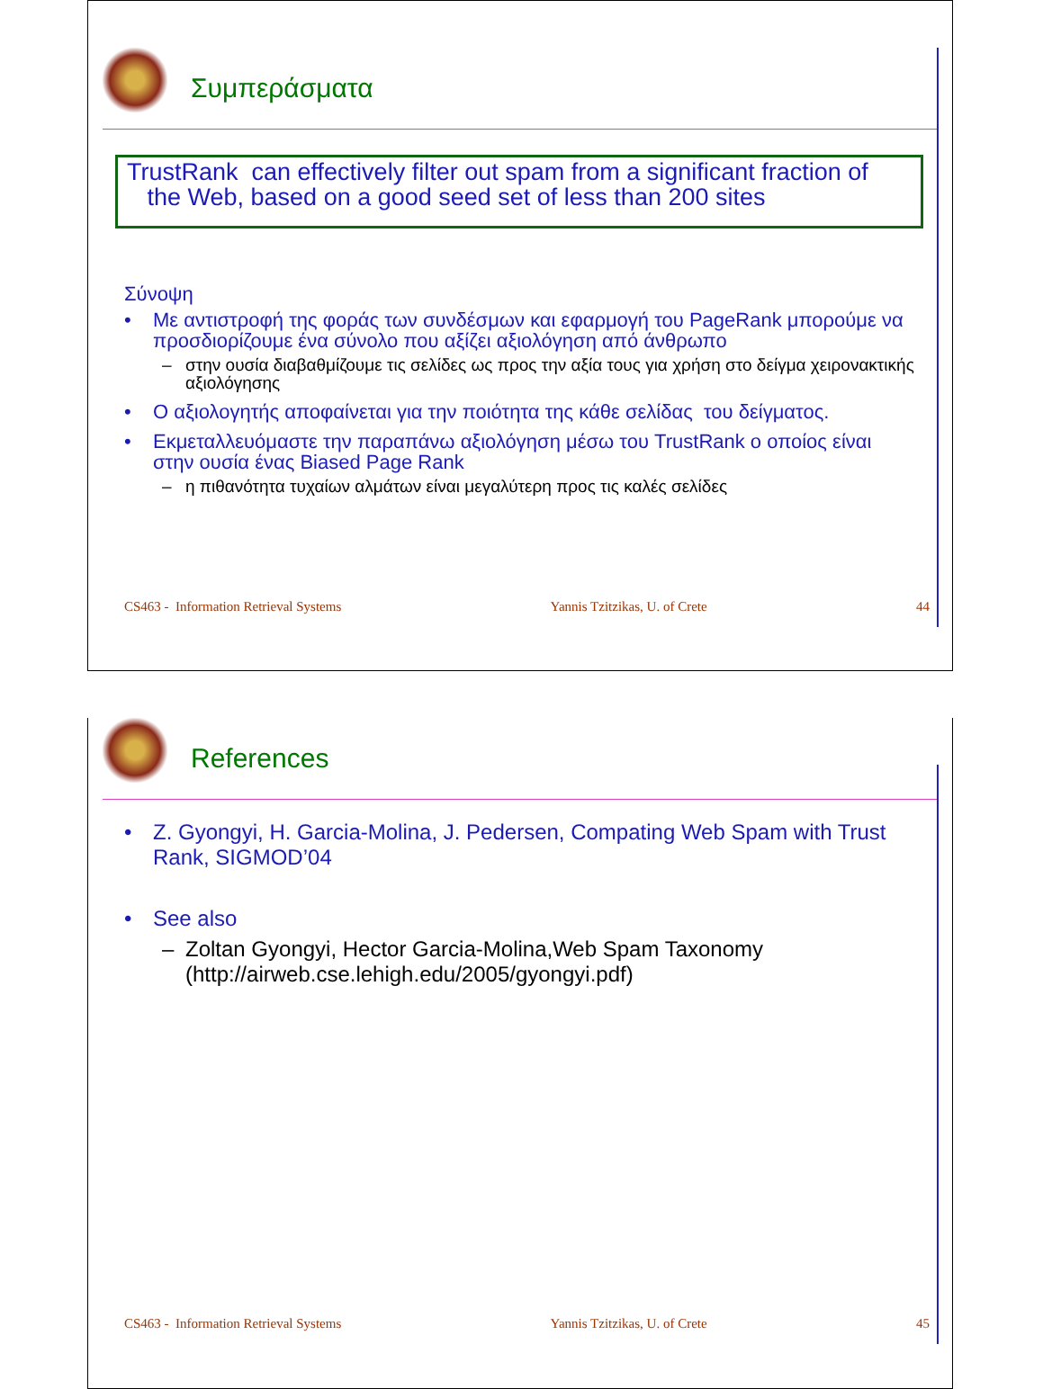Συμπεράσματα
TrustRank can effectively filter out spam from a significant fraction of
the Web, based on a good seed set of less than 200 sites
Σύνοψη
• Με αντιστροφή της φοράς των συνδέσμων και εφαρμογή του PageRank μπορούμε να προσδιορίζουμε ένα σύνολο που αξίζει αξιολόγηση από άνθρωπο
– στην ουσία διαβαθμίζουμε τις σελίδες ως προς την αξία τους για χρήση στο δείγμα χειρονακτικής αξιολόγησης
• Ο αξιολογητής αποφαίνεται για την ποιότητα της κάθε σελίδας του δείγματος.
• Εκμεταλλευόμαστε την παραπάνω αξιολόγηση μέσω του TrustRank ο οποίος είναι στην ουσία ένας Biased Page Rank
– η πιθανότητα τυχαίων αλμάτων είναι μεγαλύτερη προς τις καλές σελίδες
CS463 - Information Retrieval Systems Yannis Tzitzikas, U. of Crete 44
References
• Z. Gyongyi, H. Garcia-Molina, J. Pedersen, Compating Web Spam with Trust Rank, SIGMOD’04
• See also
– Zoltan Gyongyi, Hector Garcia-Molina,Web Spam Taxonomy (http://airweb.cse.lehigh.edu/2005/gyongyi.pdf)
CS463 - Information Retrieval Systems Yannis Tzitzikas, U. of Crete 45